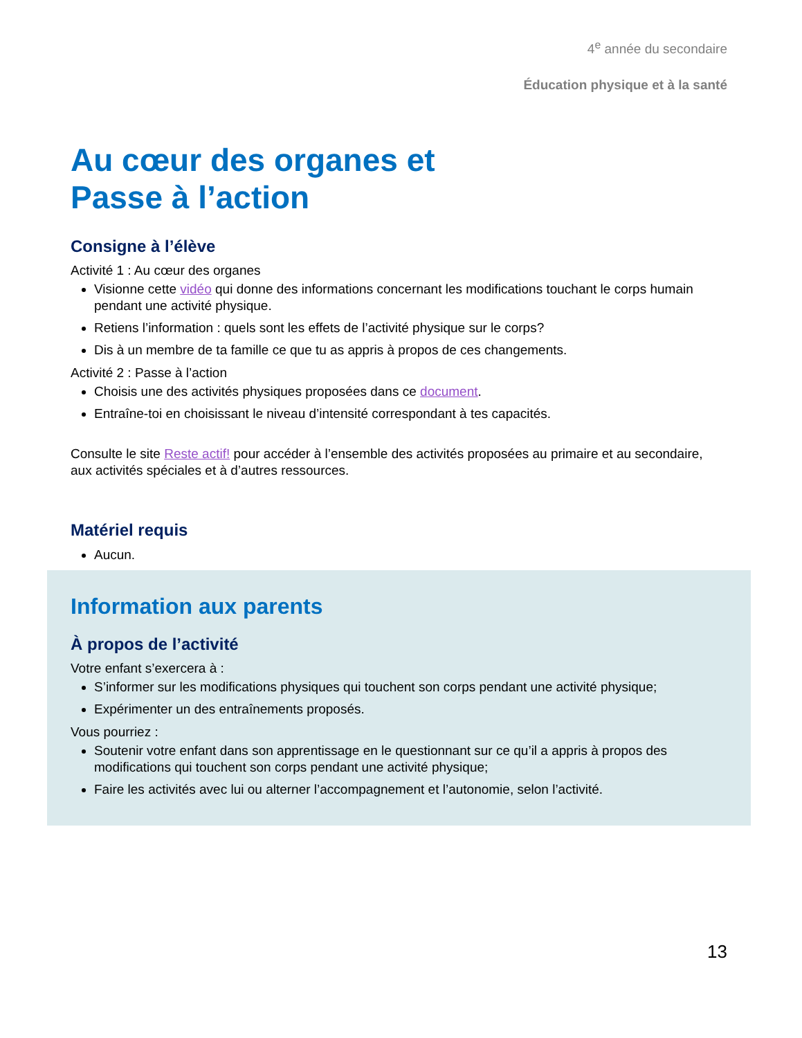4<sup>e</sup> année du secondaire
Éducation physique et à la santé
Au cœur des organes et
Passe à l’action
Consigne à l’élève
Activité 1 : Au cœur des organes
Visionne cette vidéo qui donne des informations concernant les modifications touchant le corps humain pendant une activité physique.
Retiens l’information : quels sont les effets de l’activité physique sur le corps?
Dis à un membre de ta famille ce que tu as appris à propos de ces changements.
Activité 2 : Passe à l’action
Choisis une des activités physiques proposées dans ce document.
Entraîne-toi en choisissant le niveau d’intensité correspondant à tes capacités.
Consulte le site Reste actif! pour accéder à l’ensemble des activités proposées au primaire et au secondaire, aux activités spéciales et à d’autres ressources.
Matériel requis
Aucun.
Information aux parents
À propos de l’activité
Votre enfant s’exercera à :
S’informer sur les modifications physiques qui touchent son corps pendant une activité physique;
Expérimenter un des entraînements proposés.
Vous pourriez :
Soutenir votre enfant dans son apprentissage en le questionnant sur ce qu’il a appris à propos des modifications qui touchent son corps pendant une activité physique;
Faire les activités avec lui ou alterner l’accompagnement et l’autonomie, selon l’activité.
13